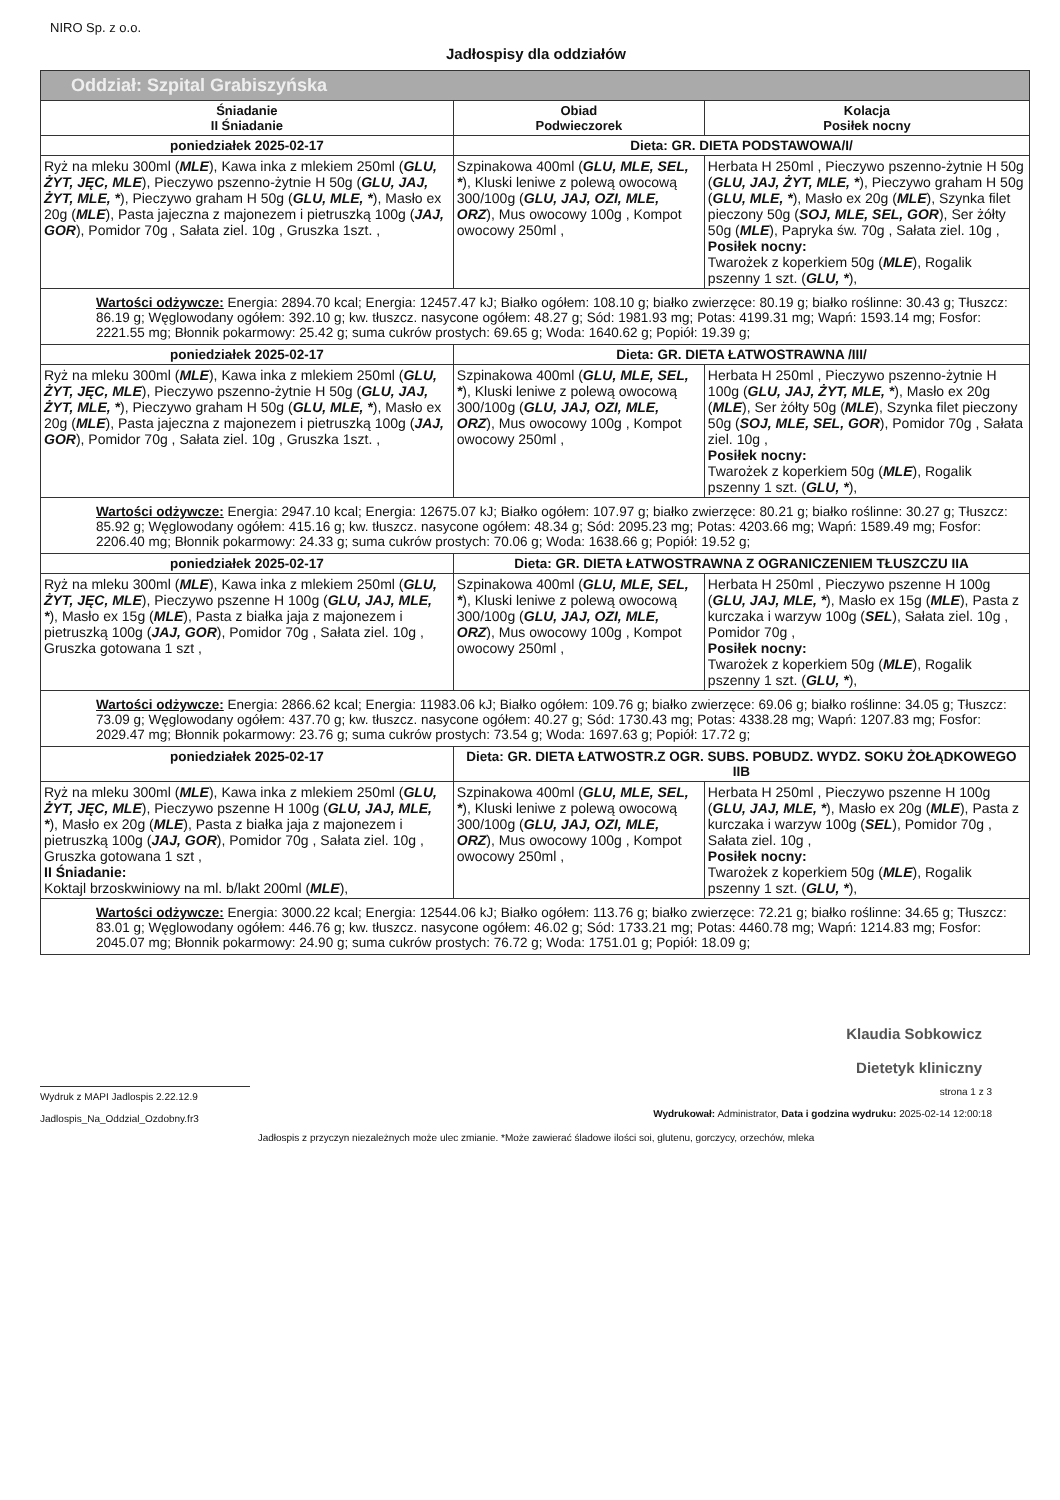NIRO Sp. z o.o.
Jadłospisy dla oddziałów
| Oddział: Szpital Grabiszyńska | | |
| Śniadanie II Śniadanie | Obiad Podwieczorek | Kolacja Posiłek nocny |
| poniedziałek 2025-02-17 | Dieta: GR. DIETA PODSTAWOWA/I/ | |
| Ryż na mleku 300ml ( MLE ), Kawa inka z mlekiem 250ml ( GLU, ŻYT, JĘC, MLE ), Pieczywo pszenno-żytnie H 50g ( GLU, JAJ, ŻYT, MLE, * ), Pieczywo graham H 50g ( GLU, MLE, * ), Masło ex 20g ( MLE ), Pasta jajeczna z majonezem i pietruszką 100g ( JAJ, GOR ), Pomidor 70g , Sałata ziel. 10g , Gruszka 1szt. , | Szpinakowa 400ml ( GLU, MLE, SEL, * ), Kluski leniwe z polewą owocową 300/100g ( GLU, JAJ, OZI, MLE, ORZ ), Mus owocowy 100g , Kompot owocowy 250ml , | Herbata H 250ml , Pieczywo pszenno-żytnie H 50g ( GLU, JAJ, ŻYT, MLE, * ), Pieczywo graham H 50g ( GLU, MLE, * ), Masło ex 20g ( MLE ), Szynka filet pieczony 50g ( SOJ, MLE, SEL, GOR ), Ser żółty 50g ( MLE ), Papryka św. 70g , Sałata ziel. 10g , Posiłek nocny: Twarożek z koperkiem 50g ( MLE ), Rogalik pszenny 1 szt. ( GLU, * ), |
| Wartości odżywcze: Energia: 2894.70 kcal; Energia: 12457.47 kJ; Białko ogółem: 108.10 g; białko zwierzęce: 80.19 g; białko roślinne: 30.43 g; Tłuszcz: 86.19 g; Węglowodany ogółem: 392.10 g; kw. tłuszcz. nasycone ogółem: 48.27 g; Sód: 1981.93 mg; Potas: 4199.31 mg; Wapń: 1593.14 mg; Fosfor: 2221.55 mg; Błonnik pokarmowy: 25.42 g; suma cukrów prostych: 69.65 g; Woda: 1640.62 g; Popiół: 19.39 g; | | |
| poniedziałek 2025-02-17 | Dieta: GR. DIETA ŁATWOSTRAWNA /III/ | |
| Ryż na mleku 300ml ( MLE ), Kawa inka z mlekiem 250ml ( GLU, ŻYT, JĘC, MLE ), Pieczywo pszenno-żytnie H 50g ( GLU, JAJ, ŻYT, MLE, * ), Pieczywo graham H 50g ( GLU, MLE, * ), Masło ex 20g ( MLE ), Pasta jajeczna z majonezem i pietruszką 100g ( JAJ, GOR ), Pomidor 70g , Sałata ziel. 10g , Gruszka 1szt. , | Szpinakowa 400ml ( GLU, MLE, SEL, * ), Kluski leniwe z polewą owocową 300/100g ( GLU, JAJ, OZI, MLE, ORZ ), Mus owocowy 100g , Kompot owocowy 250ml , | Herbata H 250ml , Pieczywo pszenno-żytnie H 100g ( GLU, JAJ, ŻYT, MLE, * ), Masło ex 20g ( MLE ), Ser żółty 50g ( MLE ), Szynka filet pieczony 50g ( SOJ, MLE, SEL, GOR ), Pomidor 70g , Sałata ziel. 10g , Posiłek nocny: Twarożek z koperkiem 50g ( MLE ), Rogalik pszenny 1 szt. ( GLU, * ), |
| Wartości odżywcze: Energia: 2947.10 kcal; Energia: 12675.07 kJ; Białko ogółem: 107.97 g; białko zwierzęce: 80.21 g; białko roślinne: 30.27 g; Tłuszcz: 85.92 g; Węglowodany ogółem: 415.16 g; kw. tłuszcz. nasycone ogółem: 48.34 g; Sód: 2095.23 mg; Potas: 4203.66 mg; Wapń: 1589.49 mg; Fosfor: 2206.40 mg; Błonnik pokarmowy: 24.33 g; suma cukrów prostych: 70.06 g; Woda: 1638.66 g; Popiół: 19.52 g; | | |
| poniedziałek 2025-02-17 | Dieta: GR. DIETA ŁATWOSTRAWNA Z OGRANICZENIEM TŁUSZCZU IIA | |
| Ryż na mleku 300ml ( MLE ), Kawa inka z mlekiem 250ml ( GLU, ŻYT, JĘC, MLE ), Pieczywo pszenne H 100g ( GLU, JAJ, MLE, * ), Masło ex 15g ( MLE ), Pasta z białka jaja z majonezem i pietruszką 100g ( JAJ, GOR ), Pomidor 70g , Sałata ziel. 10g , Gruszka gotowana 1 szt , | Szpinakowa 400ml ( GLU, MLE, SEL, * ), Kluski leniwe z polewą owocową 300/100g ( GLU, JAJ, OZI, MLE, ORZ ), Mus owocowy 100g , Kompot owocowy 250ml , | Herbata H 250ml , Pieczywo pszenne H 100g ( GLU, JAJ, MLE, * ), Masło ex 15g ( MLE ), Pasta z kurczaka i warzyw 100g ( SEL ), Sałata ziel. 10g , Pomidor 70g , Posiłek nocny: Twarożek z koperkiem 50g ( MLE ), Rogalik pszenny 1 szt. ( GLU, * ), |
| Wartości odżywcze: Energia: 2866.62 kcal; Energia: 11983.06 kJ; Białko ogółem: 109.76 g; białko zwierzęce: 69.06 g; białko roślinne: 34.05 g; Tłuszcz: 73.09 g; Węglowodany ogółem: 437.70 g; kw. tłuszcz. nasycone ogółem: 40.27 g; Sód: 1730.43 mg; Potas: 4338.28 mg; Wapń: 1207.83 mg; Fosfor: 2029.47 mg; Błonnik pokarmowy: 23.76 g; suma cukrów prostych: 73.54 g; Woda: 1697.63 g; Popiół: 17.72 g; | | |
| poniedziałek 2025-02-17 | Dieta: GR. DIETA ŁATWOSTR.Z OGR. SUBS. POBUDZ. WYDZ. SOKU ŻOŁĄDKOWEGO IIB | |
| Ryż na mleku 300ml ( MLE ), Kawa inka z mlekiem 250ml ( GLU, ŻYT, JĘC, MLE ), Pieczywo pszenne H 100g ( GLU, JAJ, MLE, * ), Masło ex 20g ( MLE ), Pasta z białka jaja z majonezem i pietruszką 100g ( JAJ, GOR ), Pomidor 70g , Sałata ziel. 10g , Gruszka gotowana 1 szt , II Śniadanie: Koktajl brzoskwiniowy na ml. b/lakt 200ml ( MLE ), | Szpinakowa 400ml ( GLU, MLE, SEL, * ), Kluski leniwe z polewą owocową 300/100g ( GLU, JAJ, OZI, MLE, ORZ ), Mus owocowy 100g , Kompot owocowy 250ml , | Herbata H 250ml , Pieczywo pszenne H 100g ( GLU, JAJ, MLE, * ), Masło ex 20g ( MLE ), Pasta z kurczaka i warzyw 100g ( SEL ), Pomidor 70g , Sałata ziel. 10g , Posiłek nocny: Twarożek z koperkiem 50g ( MLE ), Rogalik pszenny 1 szt. ( GLU, * ), |
| Wartości odżywcze: Energia: 3000.22 kcal; Energia: 12544.06 kJ; Białko ogółem: 113.76 g; białko zwierzęce: 72.21 g; białko roślinne: 34.65 g; Tłuszcz: 83.01 g; Węglowodany ogółem: 446.76 g; kw. tłuszcz. nasycone ogółem: 46.02 g; Sód: 1733.21 mg; Potas: 4460.78 mg; Wapń: 1214.83 mg; Fosfor: 2045.07 mg; Błonnik pokarmowy: 24.90 g; suma cukrów prostych: 76.72 g; Woda: 1751.01 g; Popiół: 18.09 g; | | |
Klaudia Sobkowicz
Dietetyk kliniczny
Wydruk z MAPI Jadlospis 2.22.12.9
Jadlospis_Na_Oddzial_Ozdobny.fr3
strona 1 z 3
Wydrukował: Administrator, Data i godzina wydruku: 2025-02-14 12:00:18
Jadłospis z przyczyn niezależnych może ulec zmianie. *Może zawierać śladowe ilości soi, glutenu, gorczycy, orzechów, mleka